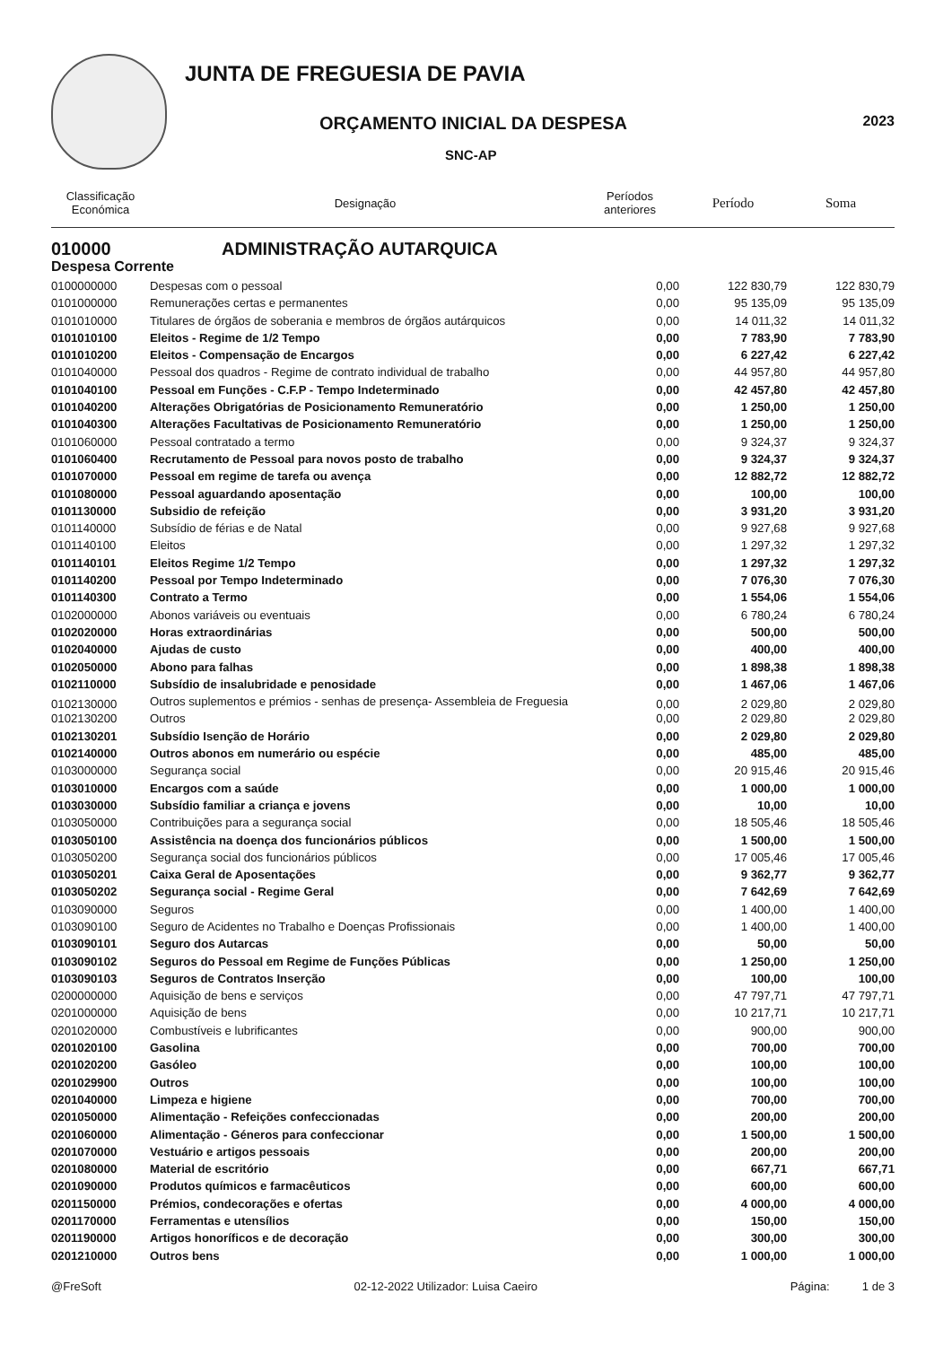JUNTA DE FREGUESIA DE PAVIA
ORÇAMENTO INICIAL DA DESPESA 2023
SNC-AP
| Classificação Económica | Designação | Períodos anteriores | Período | Soma |
| --- | --- | --- | --- | --- |
| 010000 | ADMINISTRAÇÃO AUTARQUICA | | | |
| Despesa Corrente | | | | |
| 0100000000 | Despesas com o pessoal | 0,00 | 122 830,79 | 122 830,79 |
| 0101000000 | Remunerações certas e permanentes | 0,00 | 95 135,09 | 95 135,09 |
| 0101010000 | Titulares de órgãos de soberania e membros de órgãos autárquicos | 0,00 | 14 011,32 | 14 011,32 |
| 0101010100 | Eleitos - Regime de 1/2 Tempo | 0,00 | 7 783,90 | 7 783,90 |
| 0101010200 | Eleitos - Compensação de Encargos | 0,00 | 6 227,42 | 6 227,42 |
| 0101040000 | Pessoal dos quadros - Regime de contrato individual de trabalho | 0,00 | 44 957,80 | 44 957,80 |
| 0101040100 | Pessoal em Funções - C.F.P - Tempo Indeterminado | 0,00 | 42 457,80 | 42 457,80 |
| 0101040200 | Alterações Obrigatórias de Posicionamento Remuneratório | 0,00 | 1 250,00 | 1 250,00 |
| 0101040300 | Alterações Facultativas de Posicionamento Remuneratório | 0,00 | 1 250,00 | 1 250,00 |
| 0101060000 | Pessoal contratado a termo | 0,00 | 9 324,37 | 9 324,37 |
| 0101060400 | Recrutamento de Pessoal para novos posto de trabalho | 0,00 | 9 324,37 | 9 324,37 |
| 0101070000 | Pessoal em regime de tarefa ou avença | 0,00 | 12 882,72 | 12 882,72 |
| 0101080000 | Pessoal aguardando aposentação | 0,00 | 100,00 | 100,00 |
| 0101130000 | Subsidio de refeição | 0,00 | 3 931,20 | 3 931,20 |
| 0101140000 | Subsídio de férias e de Natal | 0,00 | 9 927,68 | 9 927,68 |
| 0101140100 | Eleitos | 0,00 | 1 297,32 | 1 297,32 |
| 0101140101 | Eleitos Regime 1/2 Tempo | 0,00 | 1 297,32 | 1 297,32 |
| 0101140200 | Pessoal por Tempo Indeterminado | 0,00 | 7 076,30 | 7 076,30 |
| 0101140300 | Contrato a Termo | 0,00 | 1 554,06 | 1 554,06 |
| 0102000000 | Abonos variáveis ou eventuais | 0,00 | 6 780,24 | 6 780,24 |
| 0102020000 | Horas extraordinárias | 0,00 | 500,00 | 500,00 |
| 0102040000 | Ajudas de custo | 0,00 | 400,00 | 400,00 |
| 0102050000 | Abono para falhas | 0,00 | 1 898,38 | 1 898,38 |
| 0102110000 | Subsídio de insalubridade e penosidade | 0,00 | 1 467,06 | 1 467,06 |
| 0102130000 | Outros suplementos e prémios - senhas de presença- Assembleia de Freguesia | 0,00 | 2 029,80 | 2 029,80 |
| 0102130200 | Outros | 0,00 | 2 029,80 | 2 029,80 |
| 0102130201 | Subsídio Isenção de Horário | 0,00 | 2 029,80 | 2 029,80 |
| 0102140000 | Outros abonos em numerário ou espécie | 0,00 | 485,00 | 485,00 |
| 0103000000 | Segurança social | 0,00 | 20 915,46 | 20 915,46 |
| 0103010000 | Encargos com a saúde | 0,00 | 1 000,00 | 1 000,00 |
| 0103030000 | Subsídio familiar a criança e jovens | 0,00 | 10,00 | 10,00 |
| 0103050000 | Contribuições para a segurança social | 0,00 | 18 505,46 | 18 505,46 |
| 0103050100 | Assistência na doença dos funcionários públicos | 0,00 | 1 500,00 | 1 500,00 |
| 0103050200 | Segurança social dos funcionários públicos | 0,00 | 17 005,46 | 17 005,46 |
| 0103050201 | Caixa Geral de Aposentações | 0,00 | 9 362,77 | 9 362,77 |
| 0103050202 | Segurança social - Regime Geral | 0,00 | 7 642,69 | 7 642,69 |
| 0103090000 | Seguros | 0,00 | 1 400,00 | 1 400,00 |
| 0103090100 | Seguro de Acidentes no Trabalho e Doenças Profissionais | 0,00 | 1 400,00 | 1 400,00 |
| 0103090101 | Seguro dos Autarcas | 0,00 | 50,00 | 50,00 |
| 0103090102 | Seguros do Pessoal em Regime de Funções Públicas | 0,00 | 1 250,00 | 1 250,00 |
| 0103090103 | Seguros de Contratos Inserção | 0,00 | 100,00 | 100,00 |
| 0200000000 | Aquisição de bens e serviços | 0,00 | 47 797,71 | 47 797,71 |
| 0201000000 | Aquisição de bens | 0,00 | 10 217,71 | 10 217,71 |
| 0201020000 | Combustíveis e lubrificantes | 0,00 | 900,00 | 900,00 |
| 0201020100 | Gasolina | 0,00 | 700,00 | 700,00 |
| 0201020200 | Gasóleo | 0,00 | 100,00 | 100,00 |
| 0201029900 | Outros | 0,00 | 100,00 | 100,00 |
| 0201040000 | Limpeza e higiene | 0,00 | 700,00 | 700,00 |
| 0201050000 | Alimentação - Refeições confeccionadas | 0,00 | 200,00 | 200,00 |
| 0201060000 | Alimentação - Géneros para confeccionar | 0,00 | 1 500,00 | 1 500,00 |
| 0201070000 | Vestuário e artigos pessoais | 0,00 | 200,00 | 200,00 |
| 0201080000 | Material de escritório | 0,00 | 667,71 | 667,71 |
| 0201090000 | Produtos químicos e farmacêuticos | 0,00 | 600,00 | 600,00 |
| 0201150000 | Prémios, condecorações e ofertas | 0,00 | 4 000,00 | 4 000,00 |
| 0201170000 | Ferramentas e utensílios | 0,00 | 150,00 | 150,00 |
| 0201190000 | Artigos honoríficos e de decoração | 0,00 | 300,00 | 300,00 |
| 0201210000 | Outros bens | 0,00 | 1 000,00 | 1 000,00 |
@FreSoft 02-12-2022 Utilizador: Luisa Caeiro Página: 1 de 3